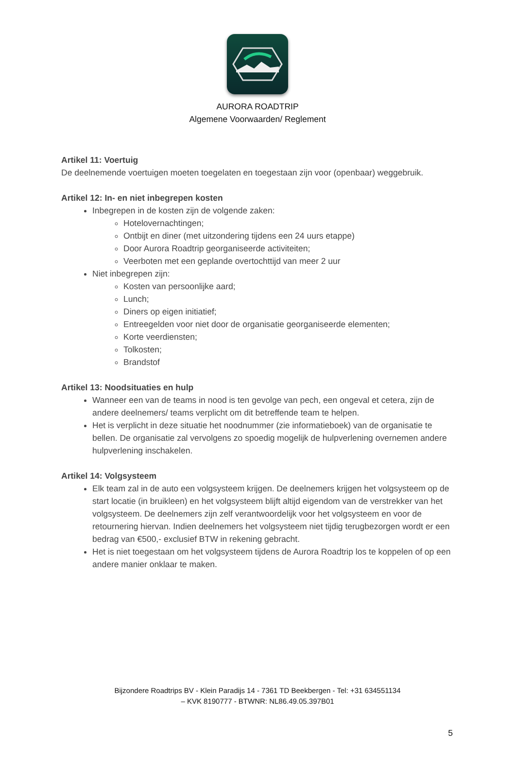AURORA ROADTRIP
Algemene Voorwaarden/ Reglement
Artikel 11: Voertuig
De deelnemende voertuigen moeten toegelaten en toegestaan zijn voor (openbaar) weggebruik.
Artikel 12: In- en niet inbegrepen kosten
Inbegrepen in de kosten zijn de volgende zaken:
Hotelovernachtingen;
Ontbijt en diner (met uitzondering tijdens een 24 uurs etappe)
Door Aurora Roadtrip georganiseerde activiteiten;
Veerboten met een geplande overtochttijd van meer 2 uur
Niet inbegrepen zijn:
Kosten van persoonlijke aard;
Lunch;
Diners op eigen initiatief;
Entreegelden voor niet door de organisatie georganiseerde elementen;
Korte veerdiensten;
Tolkosten;
Brandstof
Artikel 13: Noodsituaties en hulp
Wanneer een van de teams in nood is ten gevolge van pech, een ongeval et cetera, zijn de andere deelnemers/ teams verplicht om dit betreffende team te helpen.
Het is verplicht in deze situatie het noodnummer (zie informatieboek) van de organisatie te bellen. De organisatie zal vervolgens zo spoedig mogelijk de hulpverlening overnemen andere hulpverlening inschakelen.
Artikel 14: Volgsysteem
Elk team zal in de auto een volgsysteem krijgen. De deelnemers krijgen het volgsysteem op de start locatie (in bruikleen) en het volgsysteem blijft altijd eigendom van de verstrekker van het volgsysteem. De deelnemers zijn zelf verantwoordelijk voor het volgsysteem en voor de retournering hiervan. Indien deelnemers het volgsysteem niet tijdig terugbezorgen wordt er een bedrag van €500,- exclusief BTW in rekening gebracht.
Het is niet toegestaan om het volgsysteem tijdens de Aurora Roadtrip los te koppelen of op een andere manier onklaar te maken.
Bijzondere Roadtrips BV - Klein Paradijs 14 - 7361 TD Beekbergen - Tel: +31 634551134
– KVK 8190777 - BTWNR: NL86.49.05.397B01
5